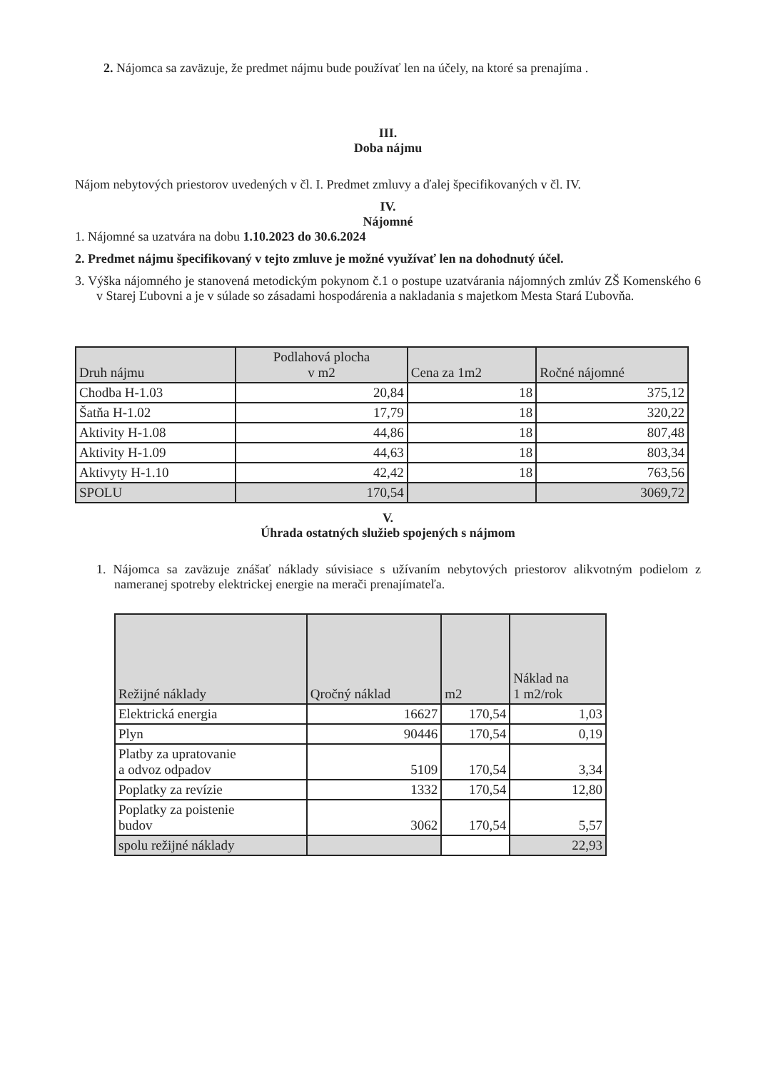2. Nájomca sa zaväzuje, že predmet nájmu bude používať len na účely, na ktoré sa prenajíma .
III.
Doba nájmu
Nájom nebytových priestorov uvedených v čl. I. Predmet zmluvy a ďalej špecifikovaných v čl. IV.
IV.
Nájomné
1. Nájomné sa uzatvára na dobu 1.10.2023 do 30.6.2024
2. Predmet nájmu špecifikovaný v tejto zmluve je možné využívať len na dohodnutý účel.
3. Výška nájomného je stanovená metodickým pokynom č.1 o postupe uzatvárania nájomných zmlúv ZŠ Komenského 6 v Starej Ľubovni a je v súlade so zásadami hospodárenia a nakladania s majetkom Mesta Stará Ľubovňa.
| Druh nájmu | Podlahová plocha v m2 | Cena za 1m2 | Ročné nájomné |
| --- | --- | --- | --- |
| Chodba H-1.03 | 20,84 | 18 | 375,12 |
| Šatňa H-1.02 | 17,79 | 18 | 320,22 |
| Aktivity H-1.08 | 44,86 | 18 | 807,48 |
| Aktivity H-1.09 | 44,63 | 18 | 803,34 |
| Aktivyty H-1.10 | 42,42 | 18 | 763,56 |
| SPOLU | 170,54 | | 3069,72 |
V.
Úhrada ostatných služieb spojených s nájmom
1. Nájomca sa zaväzuje znášať náklady súvisiace s užívaním nebytových priestorov alikvotným podielom z nameranej spotreby elektrickej energie na merači prenajímateľa.
| Režijné náklady | Qročný náklad | m2 | Náklad na 1 m2/rok |
| --- | --- | --- | --- |
| Elektrická energia | 16627 | 170,54 | 1,03 |
| Plyn | 90446 | 170,54 | 0,19 |
| Platby za upratovanie a odvoz odpadov | 5109 | 170,54 | 3,34 |
| Poplatky za revízie | 1332 | 170,54 | 12,80 |
| Poplatky za poistenie budov | 3062 | 170,54 | 5,57 |
| spolu režijné náklady | | | 22,93 |